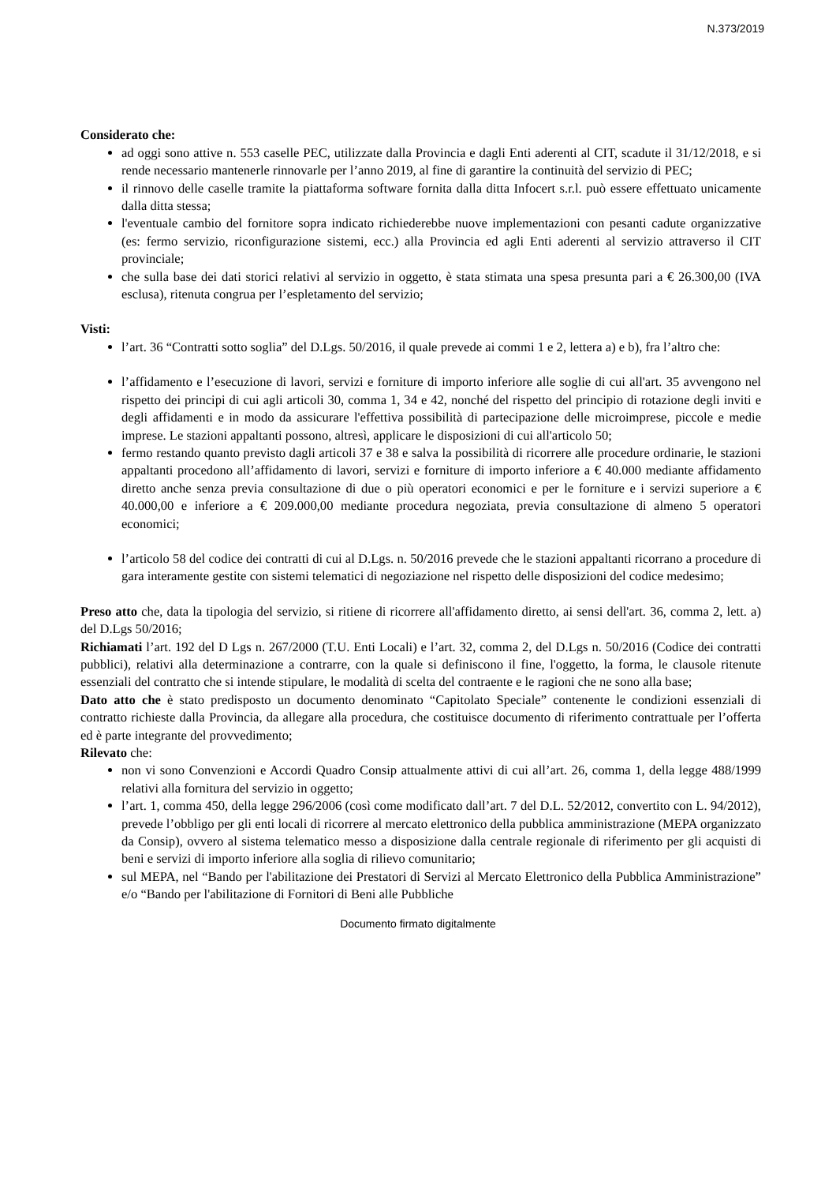N.373/2019
Considerato che:
ad oggi sono attive n. 553 caselle PEC, utilizzate dalla Provincia e dagli Enti aderenti al CIT, scadute il 31/12/2018, e si rende necessario mantenerle rinnovarle per l’anno 2019, al fine di garantire la continuità del servizio di PEC;
il rinnovo delle caselle tramite la piattaforma software fornita dalla ditta Infocert s.r.l. può essere effettuato unicamente dalla ditta stessa;
l'eventuale cambio del fornitore sopra indicato richiederebbe nuove implementazioni con pesanti cadute organizzative (es: fermo servizio, riconfigurazione sistemi, ecc.) alla Provincia ed agli Enti aderenti al servizio attraverso il CIT provinciale;
che sulla base dei dati storici relativi al servizio in oggetto, è stata stimata una spesa presunta pari a € 26.300,00 (IVA esclusa), ritenuta congrua per l’espletamento del servizio;
Visti:
l’art. 36 “Contratti sotto soglia” del D.Lgs. 50/2016, il quale prevede ai commi 1 e 2, lettera a) e b), fra l’altro che:
l’affidamento e l’esecuzione di lavori, servizi e forniture di importo inferiore alle soglie di cui all'art. 35 avvengono nel rispetto dei principi di cui agli articoli 30, comma 1, 34 e 42, nonché del rispetto del principio di rotazione degli inviti e degli affidamenti e in modo da assicurare l'effettiva possibilità di partecipazione delle microimprese, piccole e medie imprese. Le stazioni appaltanti possono, altresì, applicare le disposizioni di cui all'articolo 50;
fermo restando quanto previsto dagli articoli 37 e 38 e salva la possibilità di ricorrere alle procedure ordinarie, le stazioni appaltanti procedono all’affidamento di lavori, servizi e forniture di importo inferiore a € 40.000 mediante affidamento diretto anche senza previa consultazione di due o più operatori economici e per le forniture e i servizi superiore a € 40.000,00 e inferiore a € 209.000,00 mediante procedura negoziata, previa consultazione di almeno 5 operatori economici;
l’articolo 58 del codice dei contratti di cui al D.Lgs. n. 50/2016 prevede che le stazioni appaltanti ricorrano a procedure di gara interamente gestite con sistemi telematici di negoziazione nel rispetto delle disposizioni del codice medesimo;
Preso atto che, data la tipologia del servizio, si ritiene di ricorrere all'affidamento diretto, ai sensi dell'art. 36, comma 2, lett. a) del D.Lgs 50/2016;
Richiamati l’art. 192 del D Lgs n. 267/2000 (T.U. Enti Locali) e l’art. 32, comma 2, del D.Lgs n. 50/2016 (Codice dei contratti pubblici), relativi alla determinazione a contrarre, con la quale si definiscono il fine, l'oggetto, la forma, le clausole ritenute essenziali del contratto che si intende stipulare, le modalità di scelta del contraente e le ragioni che ne sono alla base;
Dato atto che è stato predisposto un documento denominato “Capitolato Speciale” contenente le condizioni essenziali di contratto richieste dalla Provincia, da allegare alla procedura, che costituisce documento di riferimento contrattuale per l’offerta ed è parte integrante del provvedimento;
Rilevato che:
non vi sono Convenzioni e Accordi Quadro Consip attualmente attivi di cui all’art. 26, comma 1, della legge 488/1999 relativi alla fornitura del servizio in oggetto;
l’art. 1, comma 450, della legge 296/2006 (così come modificato dall’art. 7 del D.L. 52/2012, convertito con L. 94/2012), prevede l’obbligo per gli enti locali di ricorrere al mercato elettronico della pubblica amministrazione (MEPA organizzato da Consip), ovvero al sistema telematico messo a disposizione dalla centrale regionale di riferimento per gli acquisti di beni e servizi di importo inferiore alla soglia di rilievo comunitario;
sul MEPA, nel “Bando per l'abilitazione dei Prestatori di Servizi al Mercato Elettronico della Pubblica Amministrazione” e/o “Bando per l'abilitazione di Fornitori di Beni alle Pubbliche
Documento firmato digitalmente